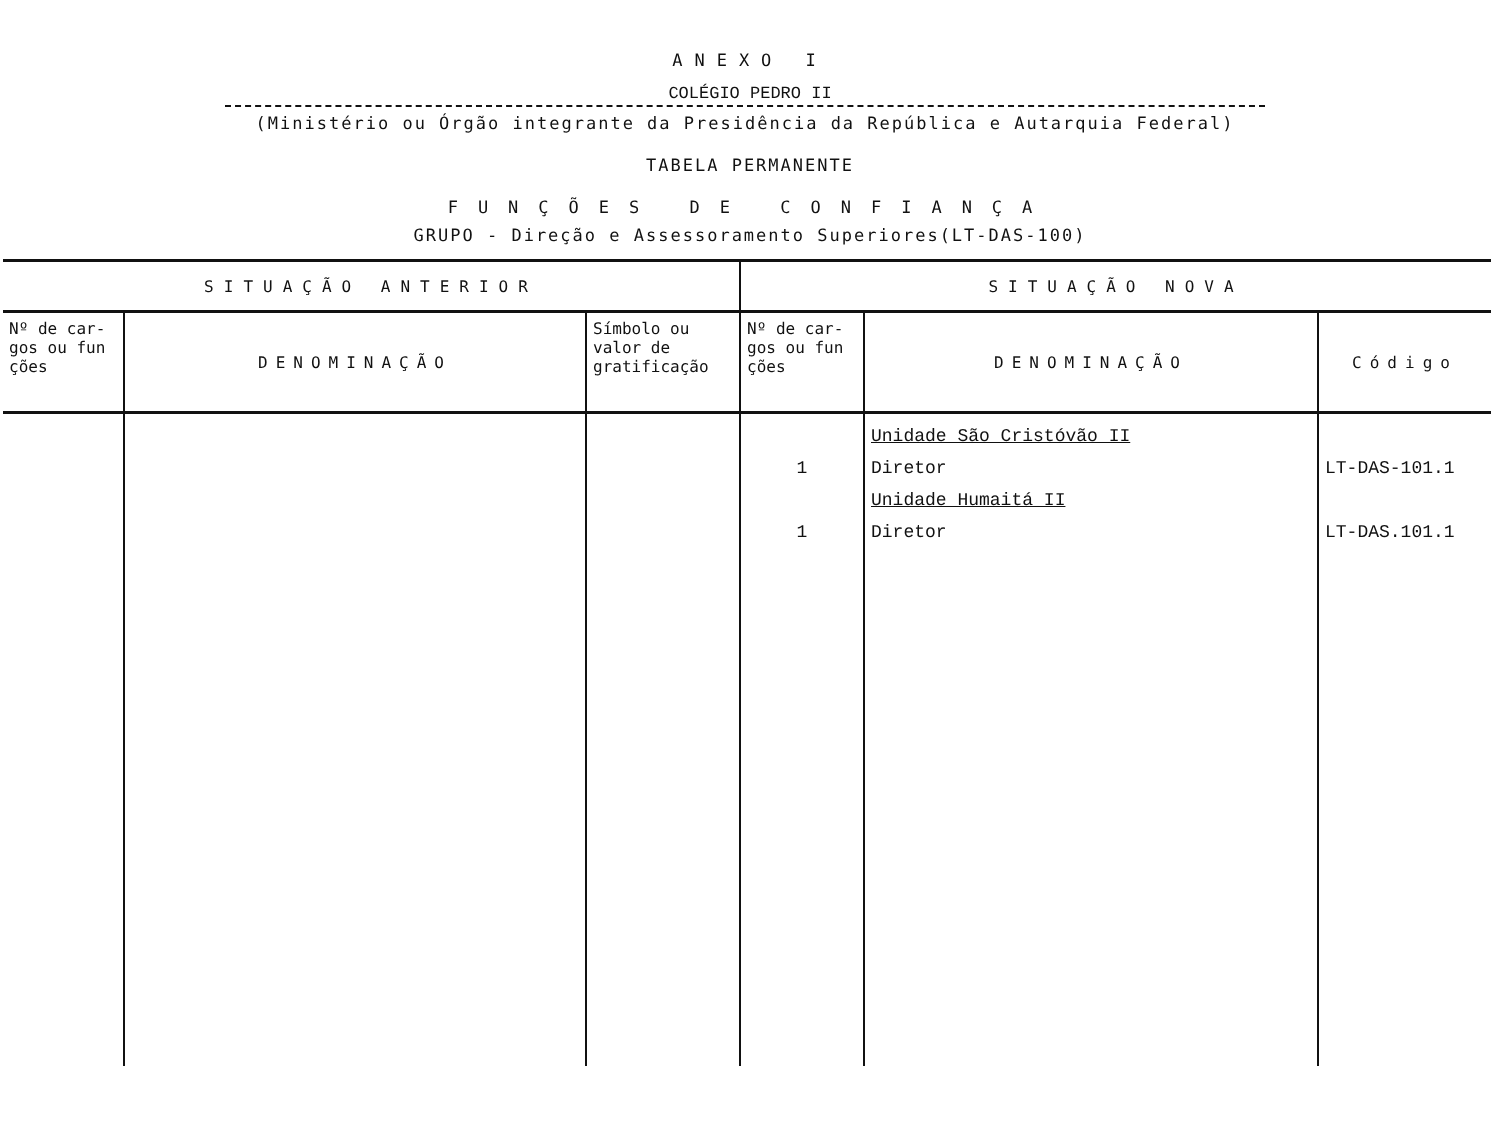ANEXO I
COLÉGIO PEDRO II
(Ministério ou Órgão integrante da Presidência da República e Autarquia Federal)
TABELA PERMANENTE
FUNÇÕES DE CONFIANÇA
GRUPO - Direção e Assessoramento Superiores(LT-DAS-100)
| SITUAÇÃO ANTERIOR | | | SITUAÇÃO NOVA | | |
| --- | --- | --- | --- | --- | --- |
| Nº de car-gos ou fun ções | DENOMINAÇÃO | Símbolo ou valor de gratificação | Nº de car-gos ou fun ções | DENOMINAÇÃO | Código |
| | | | 1 1 | Unidade São Cristóvão II Diretor Unidade Humaitá II Diretor | LT-DAS-101.1 LT-DAS.101.1 |